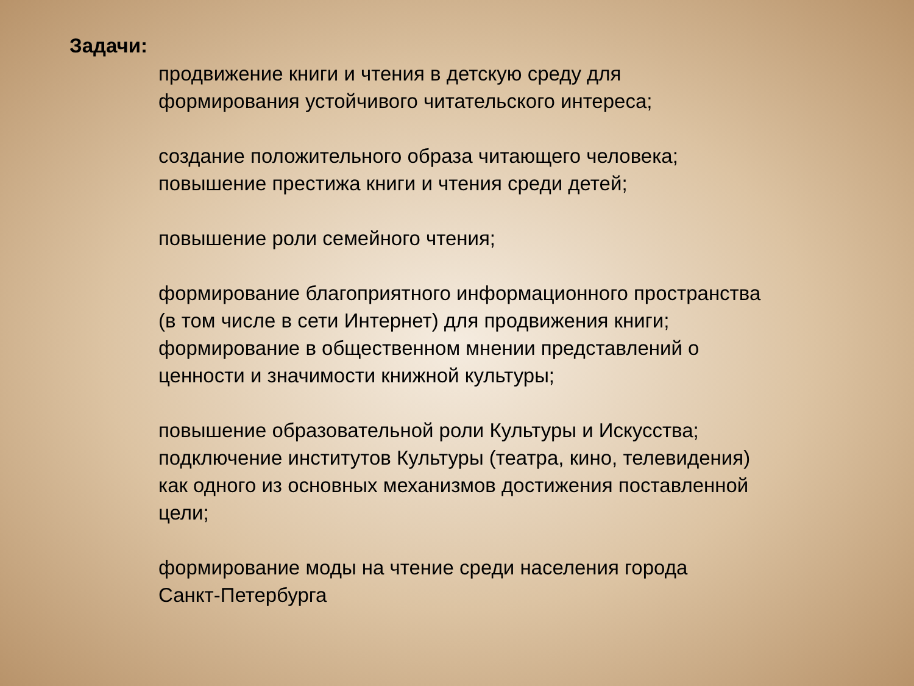Задачи:
продвижение книги и чтения в детскую среду для
формирования устойчивого читательского интереса;
создание положительного образа читающего человека;
повышение престижа книги и чтения среди детей;
повышение роли семейного чтения;
формирование благоприятного информационного пространства
(в том числе в сети Интернет) для продвижения книги;
формирование в общественном мнении представлений о
ценности и значимости книжной культуры;
повышение образовательной роли Культуры и Искусства;
подключение институтов Культуры (театра, кино, телевидения)
как одного из основных механизмов достижения поставленной
цели;
формирование моды на чтение среди населения города
Санкт-Петербурга